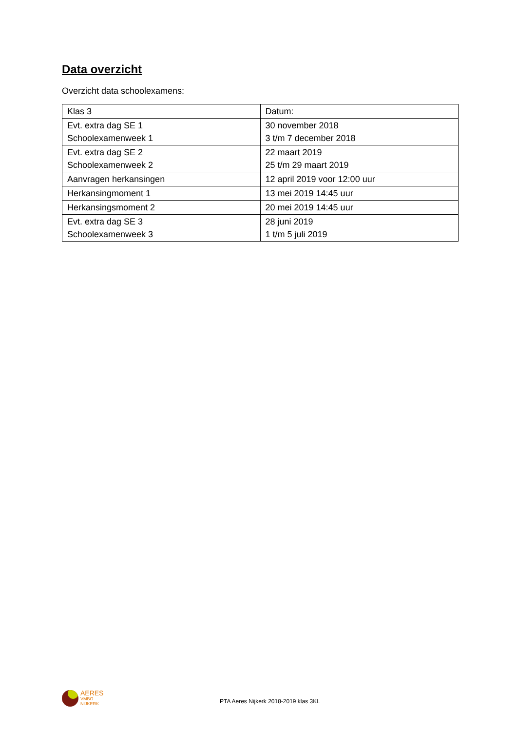Data overzicht
Overzicht data schoolexamens:
| Klas 3 | Datum: |
| Evt. extra dag SE 1 Schoolexamenweek 1 | 30 november 2018 3 t/m 7 december 2018 |
| Evt. extra dag SE 2 Schoolexamenweek 2 | 22 maart 2019 25 t/m 29 maart 2019 |
| Aanvragen herkansingen | 12 april 2019 voor 12:00 uur |
| Herkansingmoment 1 | 13 mei 2019 14:45 uur |
| Herkansingsmoment 2 | 20 mei 2019 14:45 uur |
| Evt. extra dag SE 3 Schoolexamenweek 3 | 28 juni 2019 1 t/m 5 juli 2019 |
AERES
VMBO
NIJKERK
PTA Aeres Nijkerk 2018-2019 klas 3KL